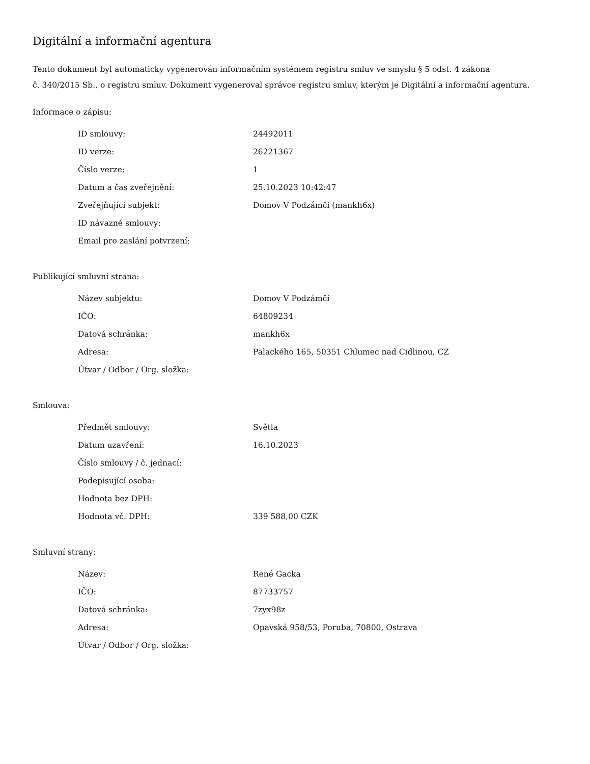Digitální a informační agentura
Tento dokument byl automaticky vygenerován informačním systémem registru smluv ve smyslu § 5 odst. 4 zákona
č. 340/2015 Sb., o registru smluv. Dokument vygeneroval správce registru smluv, kterým je Digitální a informační agentura.
Informace o zápisu:
| ID smlouvy: | 24492011 |
| ID verze: | 26221367 |
| Číslo verze: | 1 |
| Datum a čas zveřejnění: | 25.10.2023 10:42:47 |
| Zveřejňující subjekt: | Domov V Podzámčí (mankh6x) |
| ID návazné smlouvy: | |
| Email pro zaslání potvrzení: | |
Publikující smluvní strana:
| Název subjektu: | Domov V Podzámčí |
| IČO: | 64809234 |
| Datová schránka: | mankh6x |
| Adresa: | Palackého 165, 50351 Chlumec nad Cidlinou, CZ |
| Útvar / Odbor / Org. složka: | |
Smlouva:
| Předmět smlouvy: | Světla |
| Datum uzavření: | 16.10.2023 |
| Číslo smlouvy / č. jednací: | |
| Podepisující osoba: | |
| Hodnota bez DPH: | |
| Hodnota vč. DPH: | 339 588,00 CZK |
Smluvní strany:
| Název: | René Gacka |
| IČO: | 87733757 |
| Datová schránka: | 7zyx98z |
| Adresa: | Opavská 958/53, Poruba, 70800, Ostrava |
| Útvar / Odbor / Org. složka: | |